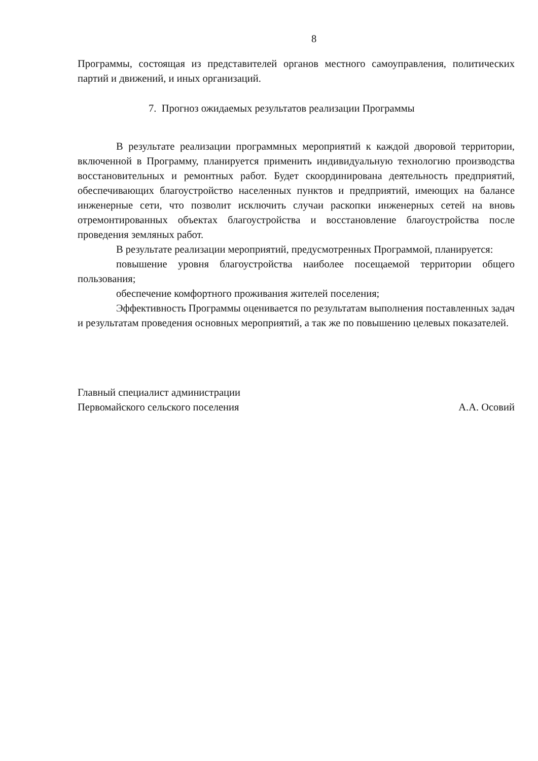8
Программы, состоящая из представителей органов местного самоуправления, политических партий и движений, и иных организаций.
7. Прогноз ожидаемых результатов реализации Программы
В результате реализации программных мероприятий к каждой дворовой территории, включенной в Программу, планируется применить индивидуальную технологию производства восстановительных и ремонтных работ. Будет скоординирована деятельность предприятий, обеспечивающих благоустройство населенных пунктов и предприятий, имеющих на балансе инженерные сети, что позволит исключить случаи раскопки инженерных сетей на вновь отремонтированных объектах благоустройства и восстановление благоустройства после проведения земляных работ.
В результате реализации мероприятий, предусмотренных Программой, планируется:
повышение уровня благоустройства наиболее посещаемой территории общего пользования;
обеспечение комфортного проживания жителей поселения;
Эффективность Программы оценивается по результатам выполнения поставленных задач и результатам проведения основных мероприятий, а так же по повышению целевых показателей.
Главный специалист администрации
Первомайского сельского поселения
А.А. Осовий